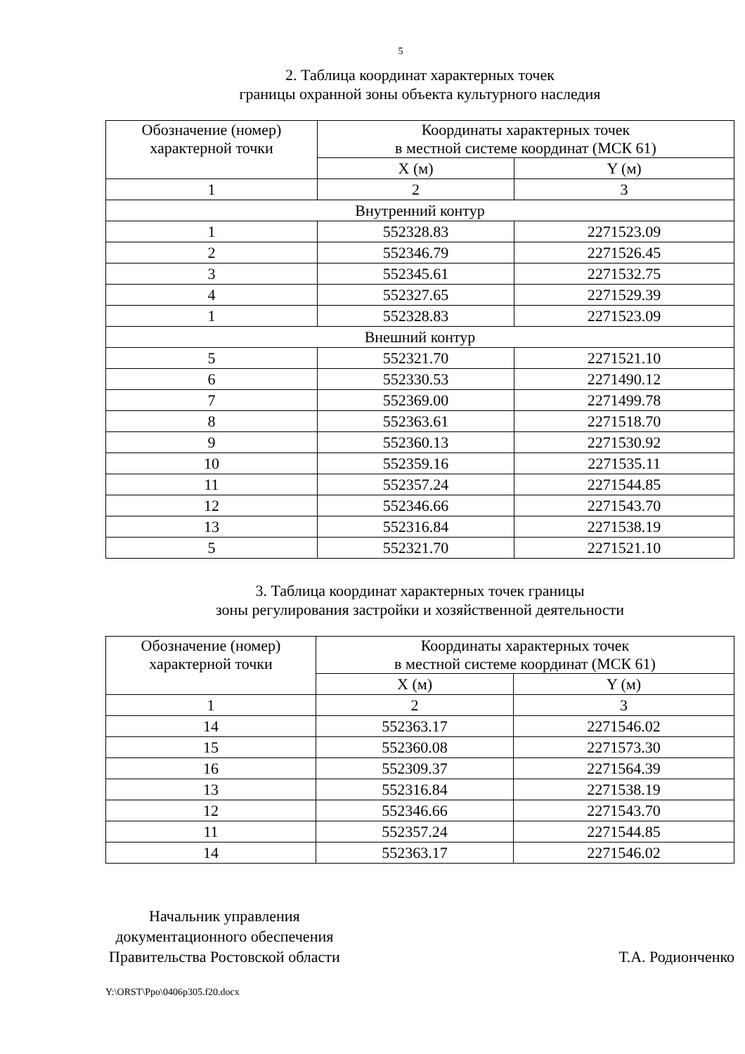5
2. Таблица координат характерных точек
границы охранной зоны объекта культурного наследия
| Обозначение (номер) характерной точки | Координаты характерных точек в местной системе координат (МСК 61) | |
| --- | --- | --- |
| | X (м) | Y (м) |
| 1 | 2 | 3 |
| Внутренний контур | | |
| 1 | 552328.83 | 2271523.09 |
| 2 | 552346.79 | 2271526.45 |
| 3 | 552345.61 | 2271532.75 |
| 4 | 552327.65 | 2271529.39 |
| 1 | 552328.83 | 2271523.09 |
| Внешний контур | | |
| 5 | 552321.70 | 2271521.10 |
| 6 | 552330.53 | 2271490.12 |
| 7 | 552369.00 | 2271499.78 |
| 8 | 552363.61 | 2271518.70 |
| 9 | 552360.13 | 2271530.92 |
| 10 | 552359.16 | 2271535.11 |
| 11 | 552357.24 | 2271544.85 |
| 12 | 552346.66 | 2271543.70 |
| 13 | 552316.84 | 2271538.19 |
| 5 | 552321.70 | 2271521.10 |
3. Таблица координат характерных точек границы
зоны регулирования застройки и хозяйственной деятельности
| Обозначение (номер) характерной точки | Координаты характерных точек в местной системе координат (МСК 61) | |
| --- | --- | --- |
| | X (м) | Y (м) |
| 1 | 2 | 3 |
| 14 | 552363.17 | 2271546.02 |
| 15 | 552360.08 | 2271573.30 |
| 16 | 552309.37 | 2271564.39 |
| 13 | 552316.84 | 2271538.19 |
| 12 | 552346.66 | 2271543.70 |
| 11 | 552357.24 | 2271544.85 |
| 14 | 552363.17 | 2271546.02 |
Начальник управления
документационного обеспечения
Правительства Ростовской области
Т.А. Родионченко
Y:\ORST\Ppo\0406p305.f20.docx